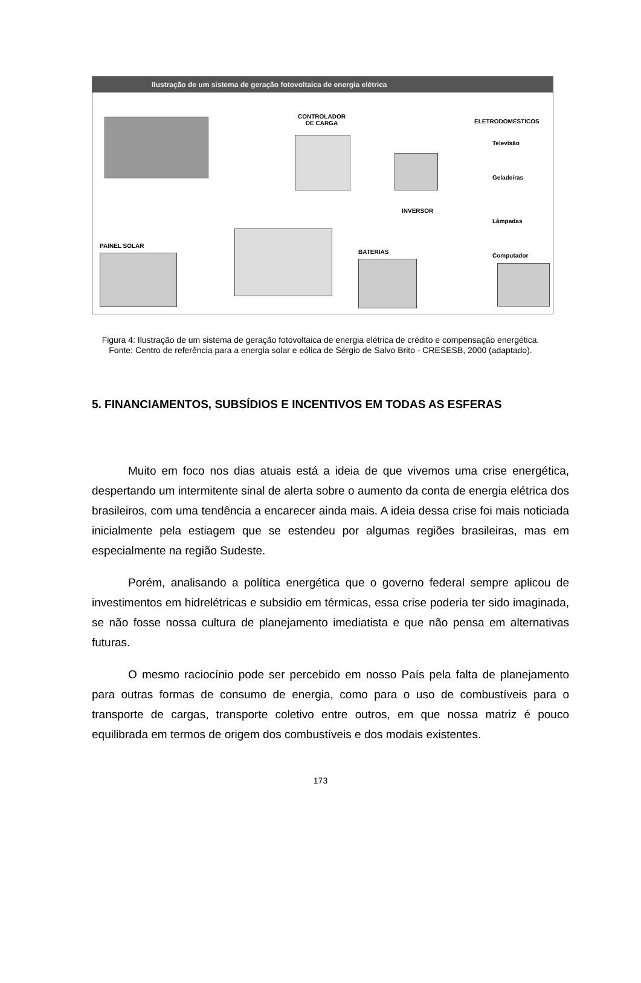Ilustração de um sistema de geração fotovoltaica de energia elétrica
CONTROLADOR
DE CARGA
INVERSOR
ELETRODOMÉSTICOS
Televisão
Geladeiras
Lâmpadas
Computador
PAINEL SOLAR
BATERIAS
Figura 4: Ilustração de um sistema de geração fotovoltaica de energia elétrica de crédito e compensação energética. Fonte: Centro de referência para a energia solar e eólica de Sérgio de Salvo Brito - CRESESB, 2000 (adaptado).
5. FINANCIAMENTOS, SUBSÍDIOS E INCENTIVOS EM TODAS AS ESFERAS
Muito em foco nos dias atuais está a ideia de que vivemos uma crise energética, despertando um intermitente sinal de alerta sobre o aumento da conta de energia elétrica dos brasileiros, com uma tendência a encarecer ainda mais. A ideia dessa crise foi mais noticiada inicialmente pela estiagem que se estendeu por algumas regiões brasileiras, mas em especialmente na região Sudeste.
Porém, analisando a política energética que o governo federal sempre aplicou de investimentos em hidrelétricas e subsidio em térmicas, essa crise poderia ter sido imaginada, se não fosse nossa cultura de planejamento imediatista e que não pensa em alternativas futuras.
O mesmo raciocínio pode ser percebido em nosso País pela falta de planejamento para outras formas de consumo de energia, como para o uso de combustíveis para o transporte de cargas, transporte coletivo entre outros, em que nossa matriz é pouco equilibrada em termos de origem dos combustíveis e dos modais existentes.
173